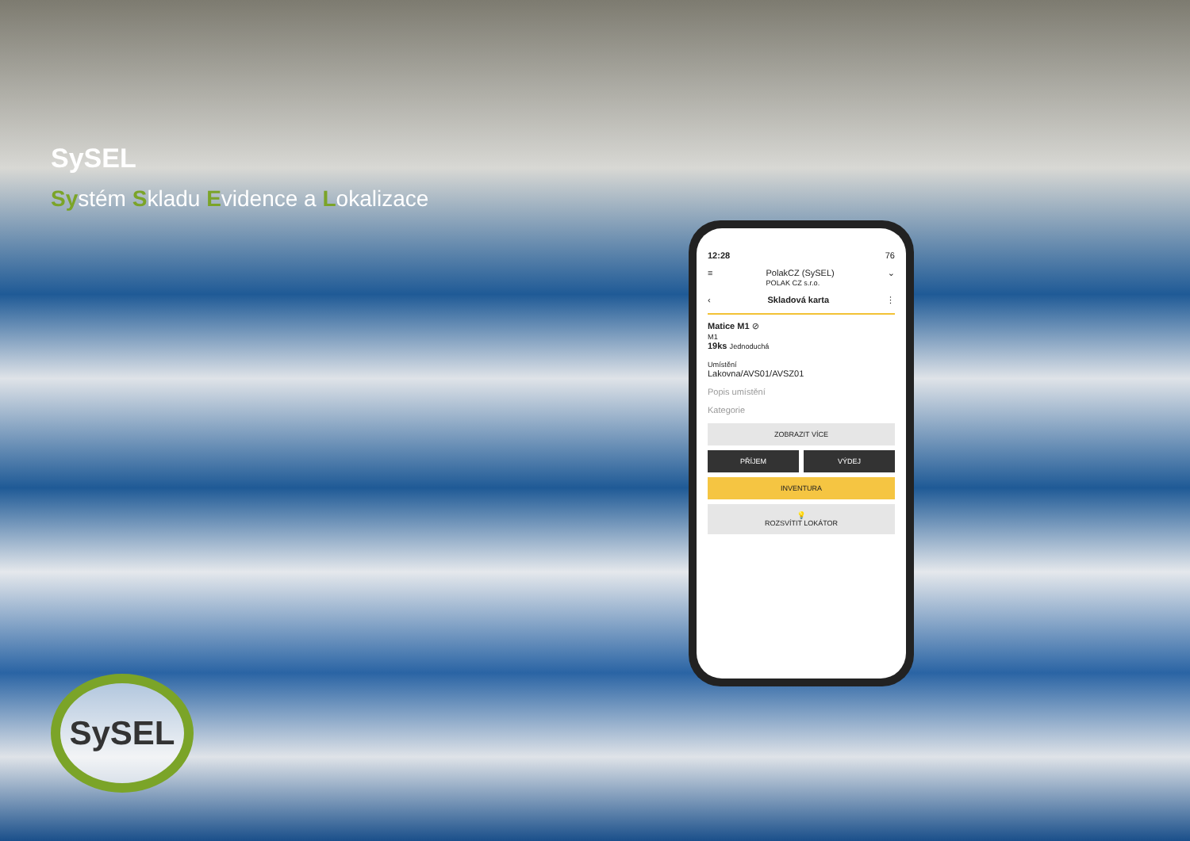SySEL
Systém Skladu Evidence a Lokalizace
SySEL
12:28 76
≡ PolakCZ (SySEL)
POLAK CZ s.r.o. ⌄
‹ Skladová karta ⋮
Matice M1 ⊘
M1
19ks Jednoduchá
Umístění
Lakovna/AVS01/AVSZ01
Popis umístění
Kategorie
ZOBRAZIT VÍCE
PŘÍJEM VÝDEJ
INVENTURA
💡
ROZSVÍTIT LOKÁTOR